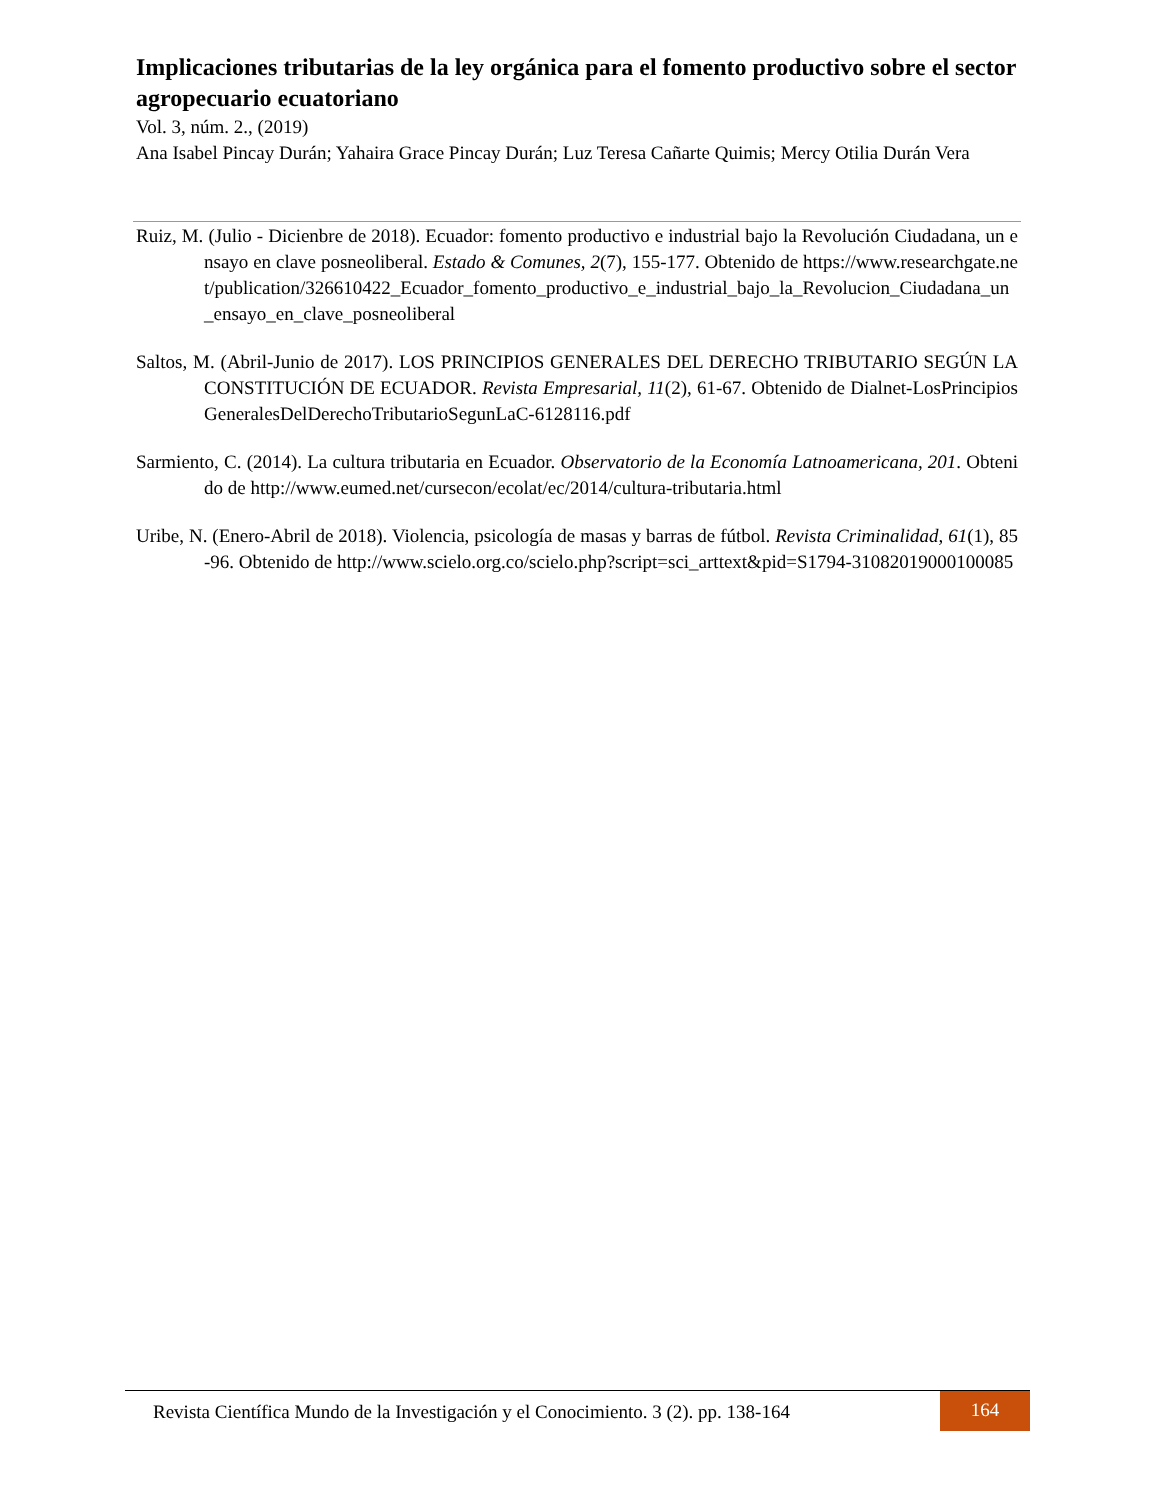Implicaciones tributarias de la ley orgánica para el fomento productivo sobre el sector agropecuario ecuatoriano
Vol. 3, núm. 2., (2019)
Ana Isabel Pincay Durán; Yahaira Grace Pincay Durán; Luz Teresa Cañarte Quimis; Mercy Otilia Durán Vera
Ruiz, M. (Julio - Dicienbre de 2018). Ecuador: fomento productivo e industrial bajo la Revolución Ciudadana, un ensayo en clave posneoliberal. Estado & Comunes, 2(7), 155-177. Obtenido de https://www.researchgate.net/publication/326610422_Ecuador_fomento_productivo_e_industrial_bajo_la_Revolucion_Ciudadana_un_ensayo_en_clave_posneoliberal
Saltos, M. (Abril-Junio de 2017). LOS PRINCIPIOS GENERALES DEL DERECHO TRIBUTARIO SEGÚN LA CONSTITUCIÓN DE ECUADOR. Revista Empresarial, 11(2), 61-67. Obtenido de Dialnet-LosPrincipiosGeneralesDelDerechoTributarioSegunLaC-6128116.pdf
Sarmiento, C. (2014). La cultura tributaria en Ecuador. Observatorio de la Economía Latnoamericana, 201. Obtenido de http://www.eumed.net/cursecon/ecolat/ec/2014/cultura-tributaria.html
Uribe, N. (Enero-Abril de 2018). Violencia, psicología de masas y barras de fútbol. Revista Criminalidad, 61(1), 85-96. Obtenido de http://www.scielo.org.co/scielo.php?script=sci_arttext&pid=S1794-31082019000100085
Revista Científica Mundo de la Investigación y el Conocimiento. 3 (2). pp. 138-164
164